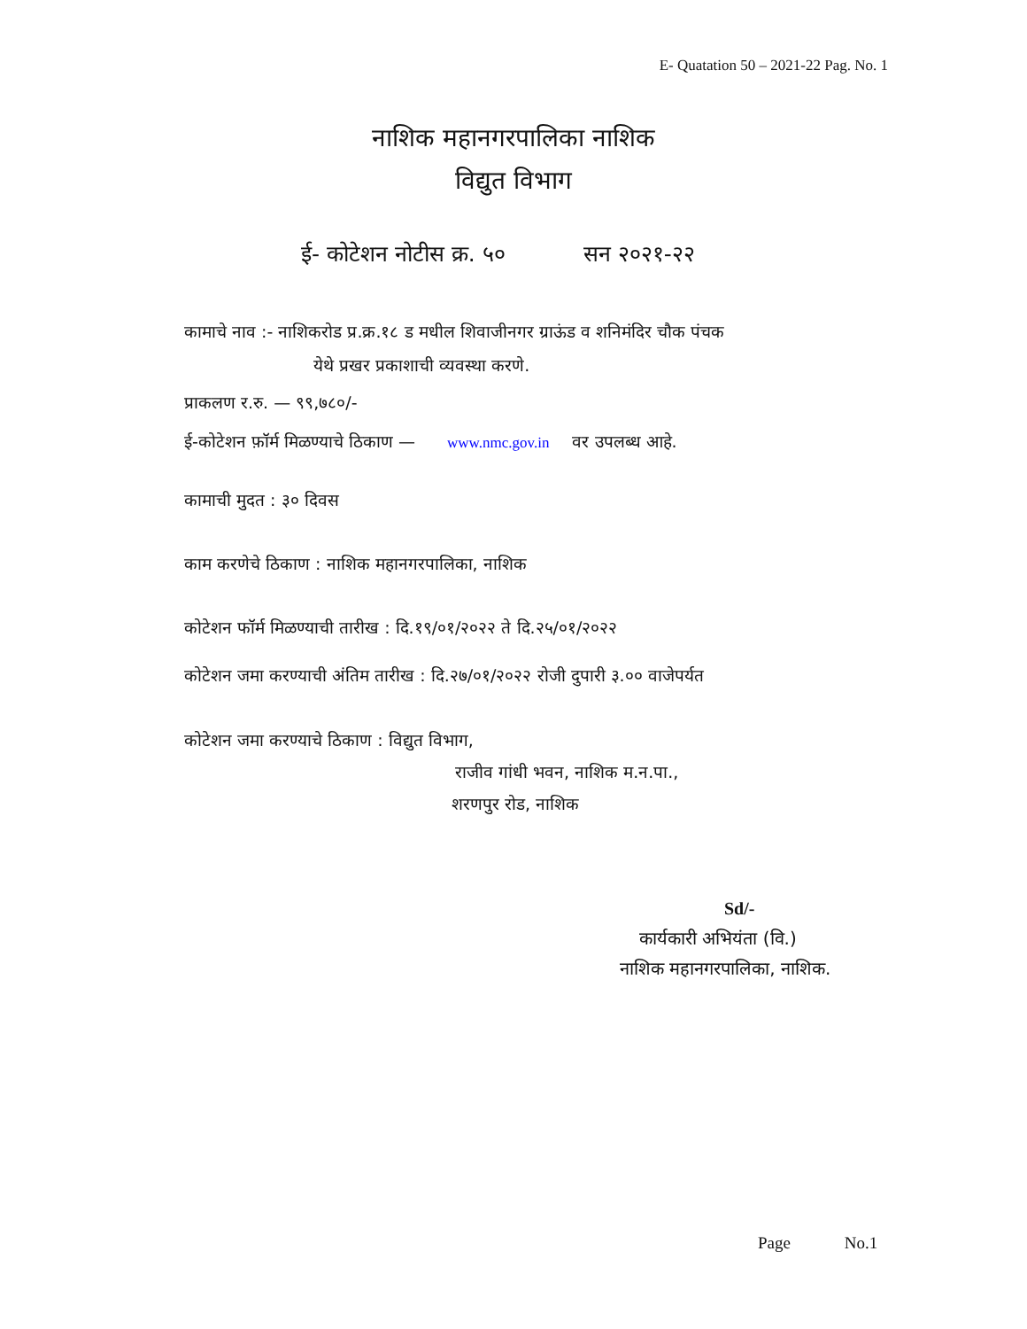E- Quatation 50 – 2021-22 Pag. No. 1
नाशिक महानगरपालिका नाशिक
विद्युत विभाग
ई- कोटेशन नोटीस क्र. ५० सन २०२१-२२
कामाचे नाव :- नाशिकरोड प्र.क्र.१८ ड मधील शिवाजीनगर ग्राऊंड व शनिमंदिर चौक पंचक
येथे प्रखर प्रकाशाची व्यवस्था करणे.
प्राकलण र.रु. — ९९,७८०/-
ई-कोटेशन फ़ॉर्म मिळण्याचे ठिकाण — www.nmc.gov.in वर उपलब्ध आहे.
कामाची मुदत : ३० दिवस
काम करणेचे ठिकाण : नाशिक महानगरपालिका, नाशिक
कोटेशन फॉर्म मिळण्याची तारीख : दि.१९/०१/२०२२ ते दि.२५/०१/२०२२
कोटेशन जमा करण्याची अंतिम तारीख : दि.२७/०१/२०२२ रोजी दुपारी ३.०० वाजेपर्यत
कोटेशन जमा करण्याचे ठिकाण : विद्युत विभाग,
राजीव गांधी भवन, नाशिक म.न.पा.,
शरणपुर रोड, नाशिक
Sd/-
कार्यकारी अभियंता (वि.)
नाशिक महानगरपालिका, नाशिक.
Page No.1